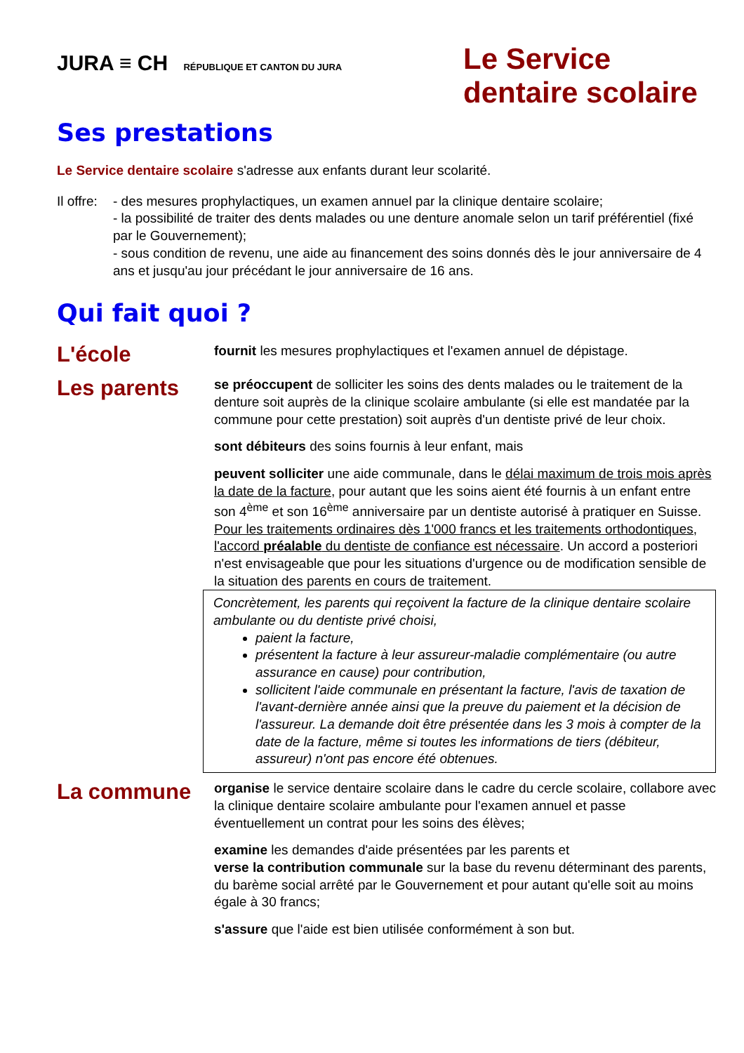JURA ≡ CH RÉPUBLIQUE ET CANTON DU JURA
Le Service
dentaire scolaire
Ses prestations
Le Service dentaire scolaire s'adresse aux enfants durant leur scolarité.
Il offre:
- des mesures prophylactiques, un examen annuel par la clinique dentaire scolaire;
- la possibilité de traiter des dents malades ou une denture anomale selon un tarif préférentiel (fixé par le Gouvernement);
- sous condition de revenu, une aide au financement des soins donnés dès le jour anniversaire de 4 ans et jusqu'au jour précédant le jour anniversaire de 16 ans.
Qui fait quoi ?
L'école
fournit les mesures prophylactiques et l'examen annuel de dépistage.
Les parents
se préoccupent de solliciter les soins des dents malades ou le traitement de la denture soit auprès de la clinique scolaire ambulante (si elle est mandatée par la commune pour cette prestation) soit auprès d'un dentiste privé de leur choix.
sont débiteurs des soins fournis à leur enfant, mais
peuvent solliciter une aide communale, dans le délai maximum de trois mois après la date de la facture, pour autant que les soins aient été fournis à un enfant entre son 4<sup>ème</sup> et son 16<sup>ème</sup> anniversaire par un dentiste autorisé à pratiquer en Suisse. Pour les traitements ordinaires dès 1'000 francs et les traitements orthodontiques, l'accord préalable du dentiste de confiance est nécessaire. Un accord a posteriori n'est envisageable que pour les situations d'urgence ou de modification sensible de la situation des parents en cours de traitement.
Concrètement, les parents qui reçoivent la facture de la clinique dentaire scolaire ambulante ou du dentiste privé choisi,
paient la facture,
présentent la facture à leur assureur-maladie complémentaire (ou autre assurance en cause) pour contribution,
sollicitent l'aide communale en présentant la facture, l'avis de taxation de l'avant-dernière année ainsi que la preuve du paiement et la décision de l'assureur. La demande doit être présentée dans les 3 mois à compter de la date de la facture, même si toutes les informations de tiers (débiteur, assureur) n'ont pas encore été obtenues.
La commune
organise le service dentaire scolaire dans le cadre du cercle scolaire, collabore avec la clinique dentaire scolaire ambulante pour l'examen annuel et passe éventuellement un contrat pour les soins des élèves;
examine les demandes d'aide présentées par les parents et
verse la contribution communale sur la base du revenu déterminant des parents, du barème social arrêté par le Gouvernement et pour autant qu'elle soit au moins égale à 30 francs;
s'assure que l'aide est bien utilisée conformément à son but.